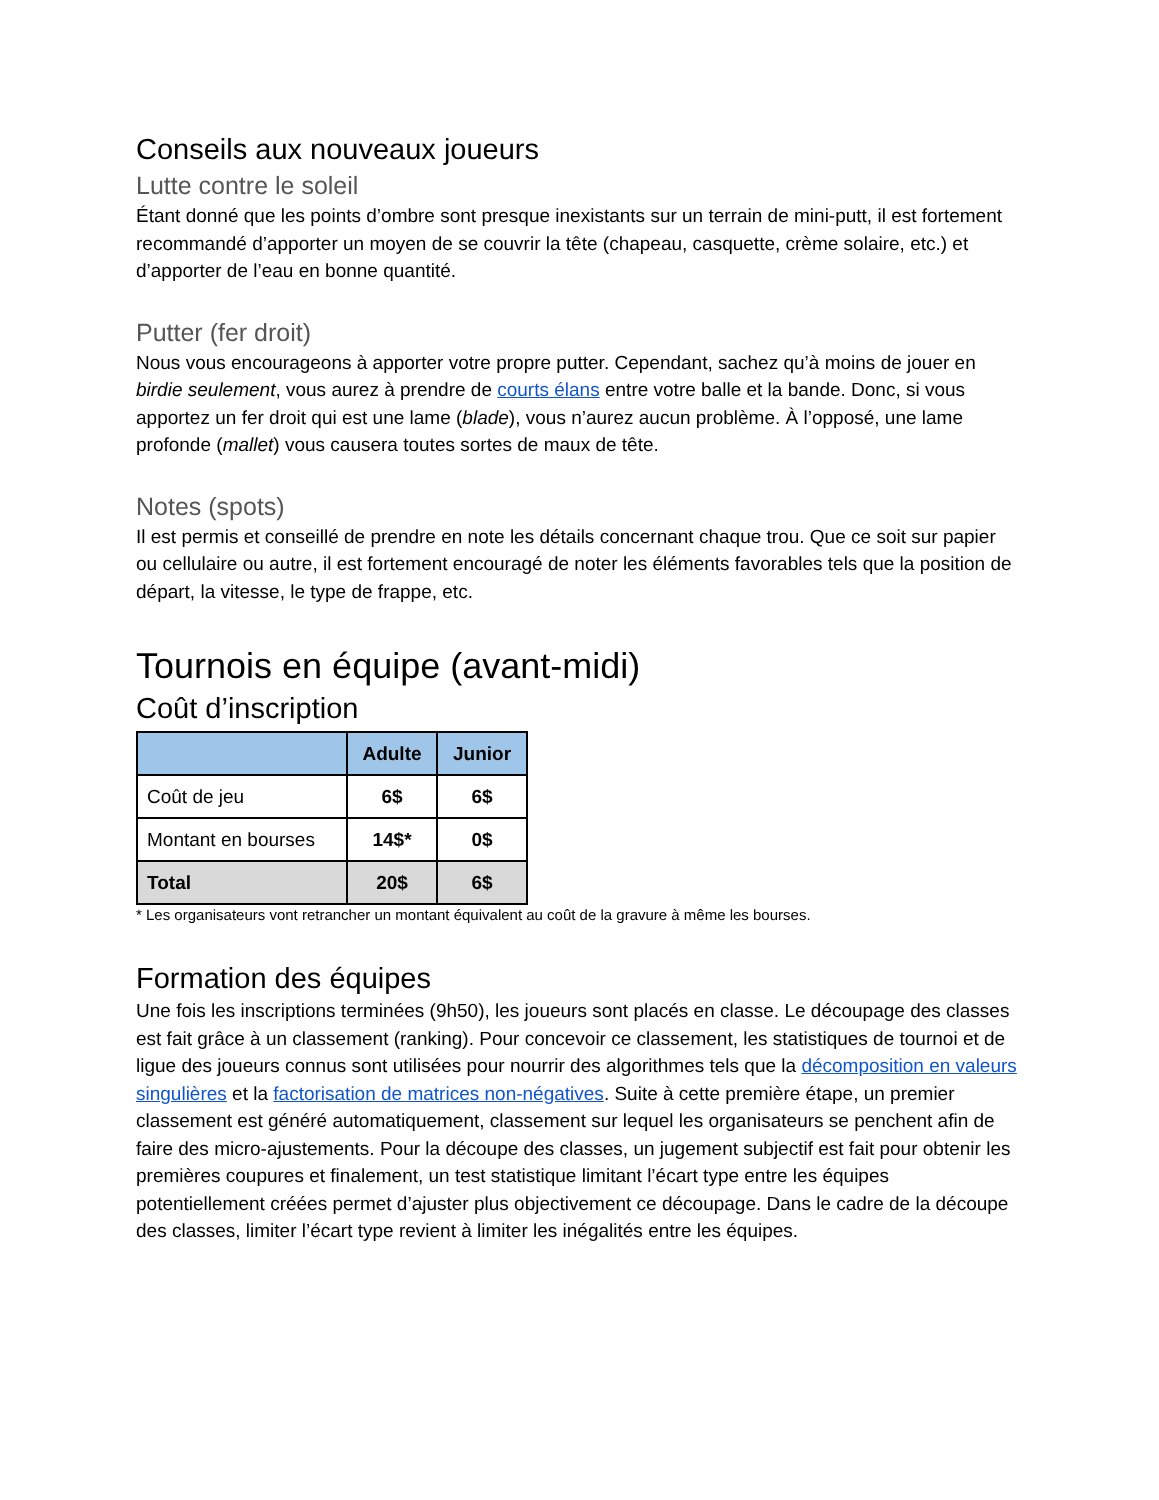Conseils aux nouveaux joueurs
Lutte contre le soleil
Étant donné que les points d’ombre sont presque inexistants sur un terrain de mini-putt, il est fortement recommandé d’apporter un moyen de se couvrir la tête (chapeau, casquette, crème solaire, etc.) et d’apporter de l’eau en bonne quantité.
Putter (fer droit)
Nous vous encourageons à apporter votre propre putter. Cependant, sachez qu’à moins de jouer en birdie seulement, vous aurez à prendre de courts élans entre votre balle et la bande. Donc, si vous apportez un fer droit qui est une lame (blade), vous n’aurez aucun problème. À l’opposé, une lame profonde (mallet) vous causera toutes sortes de maux de tête.
Notes (spots)
Il est permis et conseillé de prendre en note les détails concernant chaque trou. Que ce soit sur papier ou cellulaire ou autre, il est fortement encouragé de noter les éléments favorables tels que la position de départ, la vitesse, le type de frappe, etc.
Tournois en équipe (avant-midi)
Coût d’inscription
| | Adulte | Junior |
| --- | --- | --- |
| Coût de jeu | 6$ | 6$ |
| Montant en bourses | 14$* | 0$ |
| Total | 20$ | 6$ |
* Les organisateurs vont retrancher un montant équivalent au coût de la gravure à même les bourses.
Formation des équipes
Une fois les inscriptions terminées (9h50), les joueurs sont placés en classe. Le découpage des classes est fait grâce à un classement (ranking). Pour concevoir ce classement, les statistiques de tournoi et de ligue des joueurs connus sont utilisées pour nourrir des algorithmes tels que la décomposition en valeurs singulières et la factorisation de matrices non-négatives. Suite à cette première étape, un premier classement est généré automatiquement, classement sur lequel les organisateurs se penchent afin de faire des micro-ajustements. Pour la découpe des classes, un jugement subjectif est fait pour obtenir les premières coupures et finalement, un test statistique limitant l’écart type entre les équipes potentiellement créées permet d’ajuster plus objectivement ce découpage. Dans le cadre de la découpe des classes, limiter l’écart type revient à limiter les inégalités entre les équipes.